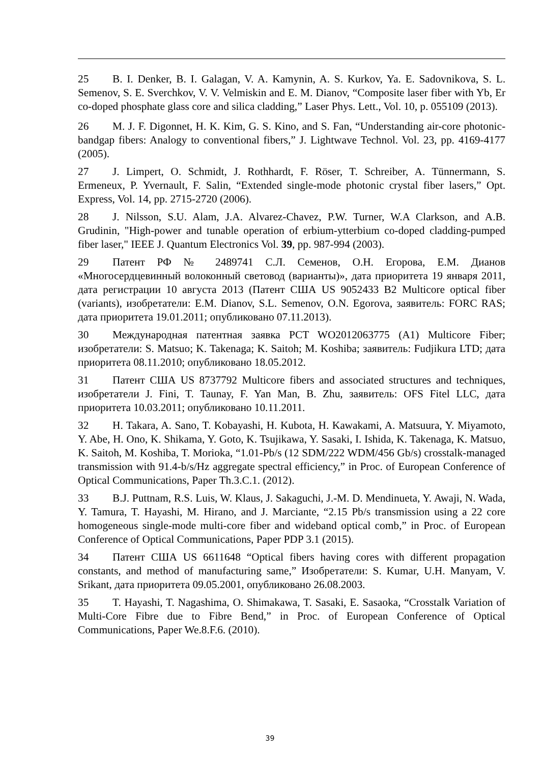25 B. I. Denker, B. I. Galagan, V. A. Kamynin, A. S. Kurkov, Ya. E. Sadovnikova, S. L. Semenov, S. E. Sverchkov, V. V. Velmiskin and E. M. Dianov, “Composite laser fiber with Yb, Er co-doped phosphate glass core and silica cladding,” Laser Phys. Lett., Vol. 10, p. 055109 (2013).
26 M. J. F. Digonnet, H. K. Kim, G. S. Kino, and S. Fan, “Understanding air-core photonic-bandgap fibers: Analogy to conventional fibers,” J. Lightwave Technol. Vol. 23, pp. 4169-4177 (2005).
27 J. Limpert, O. Schmidt, J. Rothhardt, F. Röser, T. Schreiber, A. Tünnermann, S. Ermeneux, P. Yvernault, F. Salin, “Extended single-mode photonic crystal fiber lasers,” Opt. Express, Vol. 14, pp. 2715-2720 (2006).
28 J. Nilsson, S.U. Alam, J.A. Alvarez-Chavez, P.W. Turner, W.A Clarkson, and A.B. Grudinin, "High-power and tunable operation of erbium-ytterbium co-doped cladding-pumped fiber laser," IEEE J. Quantum Electronics Vol. 39, pp. 987-994 (2003).
29 Патент РФ № 2489741 С.Л. Семенов, О.Н. Егорова, Е.М. Дианов «Многосердцевинный волоконный световод (варианты)», дата приоритета 19 января 2011, дата регистрации 10 августа 2013 (Патент США US 9052433 B2 Multicore optical fiber (variants), изобретатели: E.M. Dianov, S.L. Semenov, O.N. Egorova, заявитель: FORC RAS; дата приоритета 19.01.2011; опубликовано 07.11.2013).
30 Международная патентная заявка PCT WO2012063775 (A1) Multicore Fiber; изобретатели: S. Matsuo; K. Takenaga; K. Saitoh; M. Koshiba; заявитель: Fudjikura LTD; дата приоритета 08.11.2010; опубликовано 18.05.2012.
31 Патент США US 8737792 Multicore fibers and associated structures and techniques, изобретатели J. Fini, T. Taunay, F. Yan Man, B. Zhu, заявитель: OFS Fitel LLC, дата приоритета 10.03.2011; опубликовано 10.11.2011.
32 H. Takara, A. Sano, T. Kobayashi, H. Kubota, H. Kawakami, A. Matsuura, Y. Miyamoto, Y. Abe, H. Ono, K. Shikama, Y. Goto, K. Tsujikawa, Y. Sasaki, I. Ishida, K. Takenaga, K. Matsuo, K. Saitoh, M. Koshiba, T. Morioka, “1.01-Pb/s (12 SDM/222 WDM/456 Gb/s) crosstalk-managed transmission with 91.4-b/s/Hz aggregate spectral efficiency,” in Proc. of European Conference of Optical Communications, Paper Th.3.C.1. (2012).
33 B.J. Puttnam, R.S. Luis, W. Klaus, J. Sakaguchi, J.-M. D. Mendinueta, Y. Awaji, N. Wada, Y. Tamura, T. Hayashi, M. Hirano, and J. Marciante, “2.15 Pb/s transmission using a 22 core homogeneous single-mode multi-core fiber and wideband optical comb,” in Proc. of European Conference of Optical Communications, Paper PDP 3.1 (2015).
34 Патент США US 6611648 “Optical fibers having cores with different propagation constants, and method of manufacturing same,” Изобретатели: S. Kumar, U.H. Manyam, V. Srikant, дата приоритета 09.05.2001, опубликовано 26.08.2003.
35 T. Hayashi, T. Nagashima, O. Shimakawa, T. Sasaki, E. Sasaoka, “Crosstalk Variation of Multi-Core Fibre due to Fibre Bend,” in Proc. of European Conference of Optical Communications, Paper We.8.F.6. (2010).
39